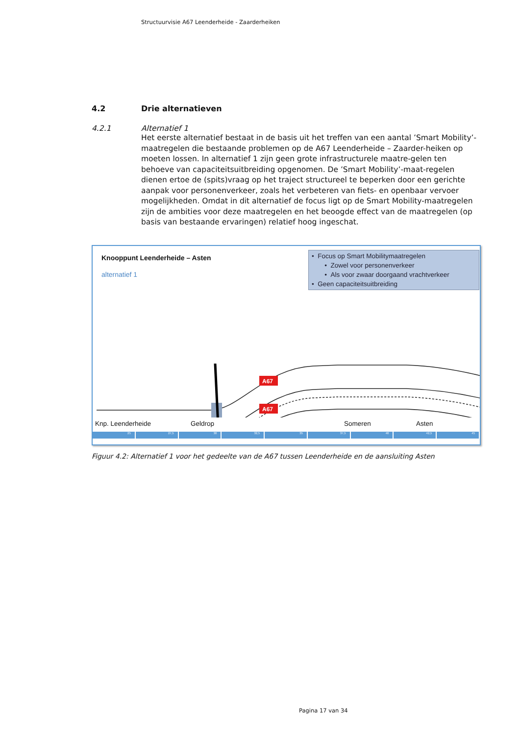Structuurvisie A67 Leenderheide - Zaarderheiken
4.2 Drie alternatieven
4.2.1 Alternatief 1
Het eerste alternatief bestaat in de basis uit het treffen van een aantal ’Smart Mobility’-maatregelen die bestaande problemen op de A67 Leenderheide – Zaarder-heiken op moeten lossen. In alternatief 1 zijn geen grote infrastructurele maatre-gelen ten behoeve van capaciteitsuitbreiding opgenomen. De ’Smart Mobility’-maat-regelen dienen ertoe de (spits)vraag op het traject structureel te beperken door een gerichte aanpak voor personenverkeer, zoals het verbeteren van fiets- en openbaar vervoer mogelijkheden. Omdat in dit alternatief de focus ligt op de Smart Mobility-maatregelen zijn de ambities voor deze maatregelen en het beoogde effect van de maatregelen (op basis van bestaande ervaringen) relatief hoog ingeschat.
Knooppunt Leenderheide – Asten
alternatief 1
• Focus op Smart Mobilitymaatregelen
• Zowel voor personenverkeer
• Als voor zwaar doorgaand vrachtverkeer
• Geen capaciteitsuitbreiding
A67
A67
Knp. Leenderheide Geldrop Someren Asten
25 27,5 30 32,5 35 37,5 40 42,5 45
Figuur 4.2: Alternatief 1 voor het gedeelte van de A67 tussen Leenderheide en de aansluiting Asten
Pagina 17 van 34